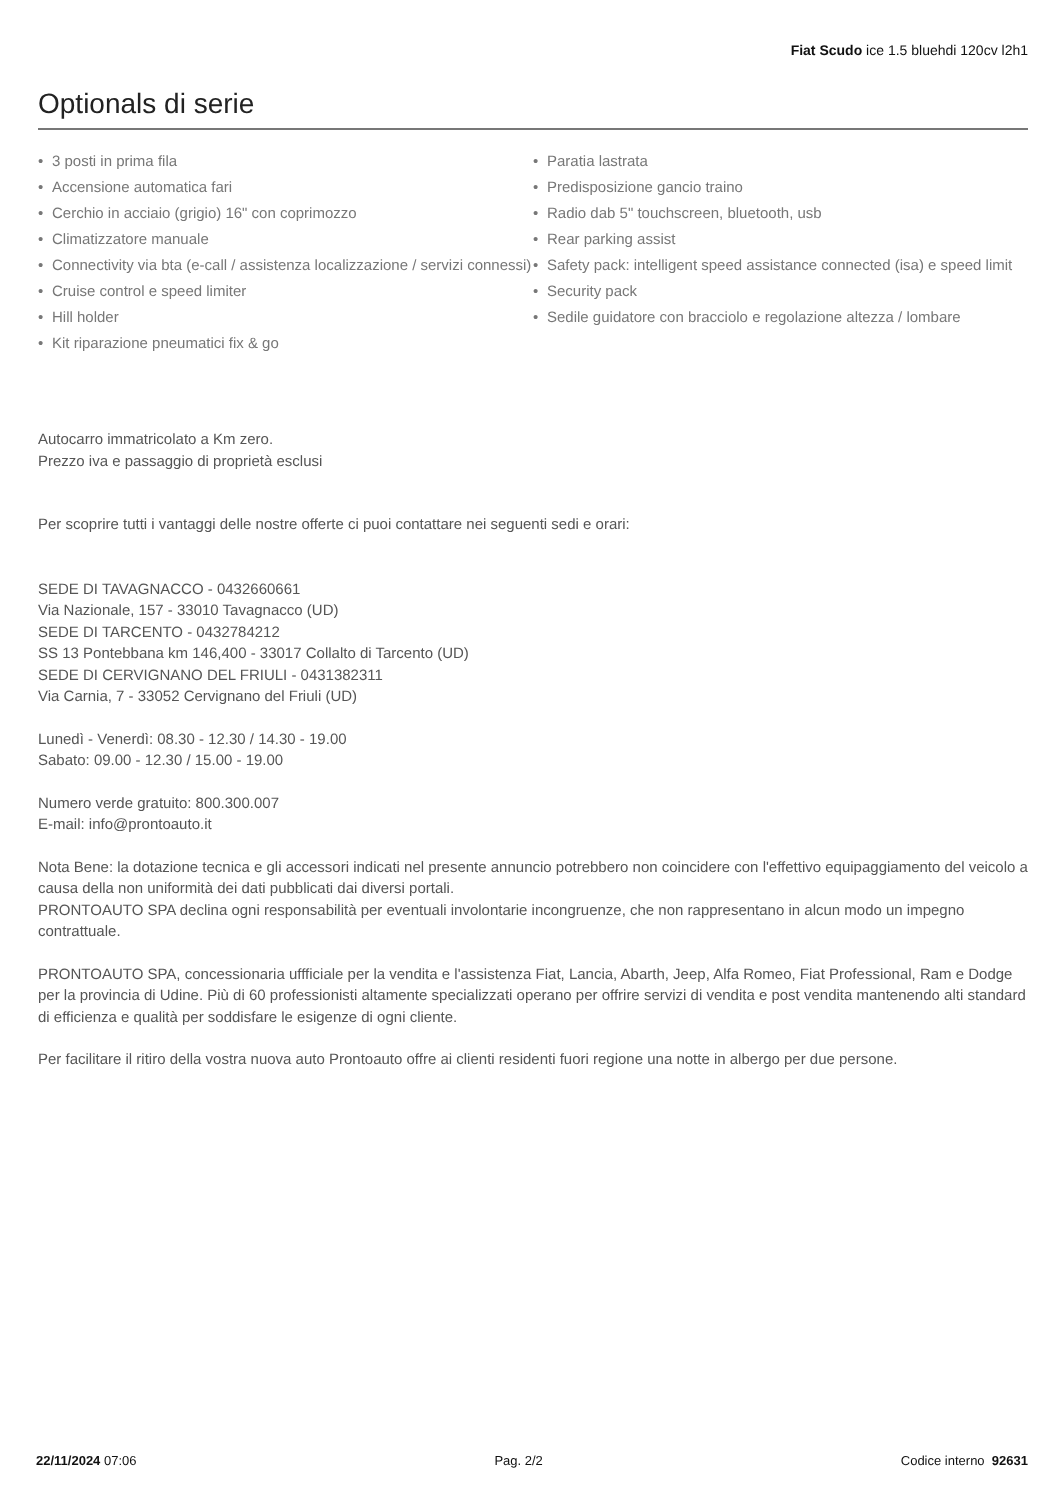Fiat Scudo ice 1.5 bluehdi 120cv l2h1
Optionals di serie
• 3 posti in prima fila
• Accensione automatica fari
• Cerchio in acciaio (grigio) 16" con coprimozzo
• Climatizzatore manuale
• Connectivity via bta (e-call / assistenza localizzazione / servizi connessi)
• Cruise control e speed limiter
• Hill holder
• Kit riparazione pneumatici fix & go
• Paratia lastrata
• Predisposizione gancio traino
• Radio dab 5" touchscreen, bluetooth, usb
• Rear parking assist
• Safety pack: intelligent speed assistance connected (isa) e speed limit
• Security pack
• Sedile guidatore con bracciolo e regolazione altezza / lombare
Autocarro immatricolato a Km zero.
Prezzo iva e passaggio di proprietà esclusi
Per scoprire tutti i vantaggi delle nostre offerte ci puoi contattare nei seguenti sedi e orari:
SEDE DI TAVAGNACCO - 0432660661
Via Nazionale, 157 - 33010 Tavagnacco (UD)
SEDE DI TARCENTO - 0432784212
SS 13 Pontebbana km 146,400 - 33017 Collalto di Tarcento (UD)
SEDE DI CERVIGNANO DEL FRIULI - 0431382311
Via Carnia, 7 - 33052 Cervignano del Friuli (UD)
Lunedì - Venerdì: 08.30 - 12.30 / 14.30 - 19.00
Sabato: 09.00 - 12.30 / 15.00 - 19.00
Numero verde gratuito: 800.300.007
E-mail: info@prontoauto.it
Nota Bene: la dotazione tecnica e gli accessori indicati nel presente annuncio potrebbero non coincidere con l'effettivo equipaggiamento del veicolo a causa della non uniformità dei dati pubblicati dai diversi portali.
PRONTOAUTO SPA declina ogni responsabilità per eventuali involontarie incongruenze, che non rappresentano in alcun modo un impegno contrattuale.
PRONTOAUTO SPA, concessionaria uffficiale per la vendita e l'assistenza Fiat, Lancia, Abarth, Jeep, Alfa Romeo, Fiat Professional, Ram e Dodge per la provincia di Udine. Più di 60 professionisti altamente specializzati operano per offrire servizi di vendita e post vendita mantenendo alti standard di efficienza e qualità per soddisfare le esigenze di ogni cliente.
Per facilitare il ritiro della vostra nuova auto Prontoauto offre ai clienti residenti fuori regione una notte in albergo per due persone.
22/11/2024 07:06 Pag. 2/2 Codice interno 92631